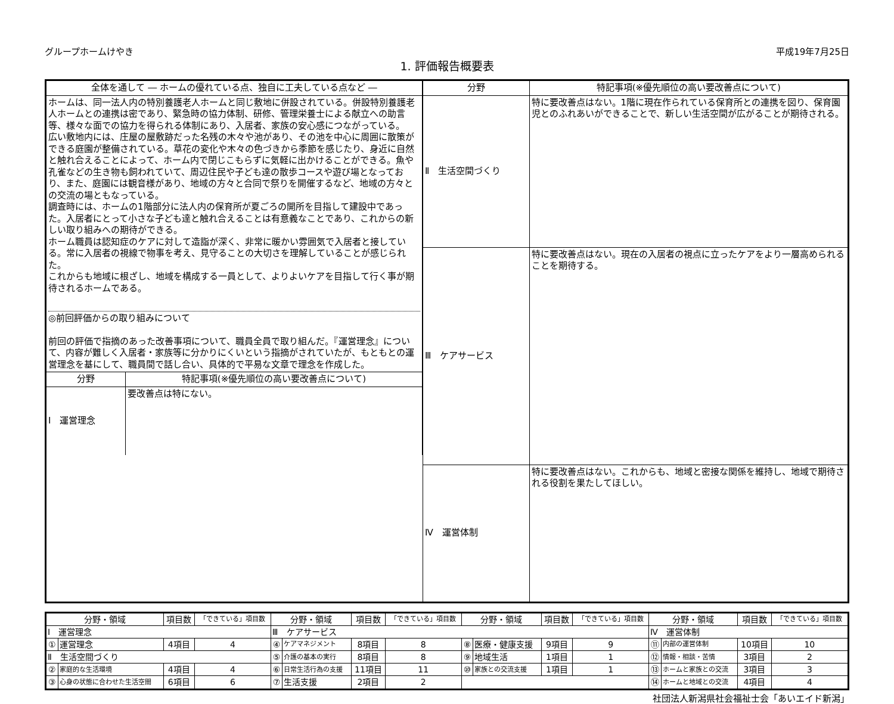グループホームけやき 平成19年7月25日
1. 評価報告概要表
| / 全体を通して ― ホームの優れている点、独自に工夫している点など ― / / / --- / --- / / ホームは、同一法人内の特別養護老人ホームと同じ敷地に併設されている。併設特別養護老人ホームとの連携は密であり、緊急時の協力体制、研修、管理栄養士による献立への助言等、様々な面での協力を得られる体制にあり、入居者、家族の安心感につながっている。 広い敷地内には、庄屋の屋敷跡だった名残の木々や池があり、その池を中心に周囲に散策ができる庭園が整備されている。草花の変化や木々の色づきから季節を感じたり、身近に自然と触れ合えることによって、ホーム内で閉じこもらずに気軽に出かけることができる。魚や孔雀などの生き物も飼われていて、周辺住民や子ども達の散歩コースや遊び場となっており、また、庭園には観音様があり、地域の方々と合同で祭りを開催するなど、地域の方々との交流の場ともなっている。 調査時には、ホームの1階部分に法人内の保育所が夏ごろの開所を目指して建設中であった。入居者にとって小さな子ども達と触れ合えることは有意義なことであり、これからの新しい取り組みへの期待ができる。 ホーム職員は認知症のケアに対して造詣が深く、非常に暖かい雰囲気で入居者と接している。常に入居者の視線で物事を考え、見守ることの大切さを理解していることが感じられた。 これからも地域に根ざし、地域を構成する一員として、よりよいケアを目指して行く事が期待されるホームである。 ◎前回評価からの取り組みについて 前回の評価で指摘のあった改善事項について、職員全員で取り組んだ。『運営理念』について、内容が難しく入居者・家族等に分かりにくいという指摘がされていたが、もともとの運営理念を基にして、職員間で話し合い、具体的で平易な文章で理念を作成した。 / / / 分野 / 特記事項(※優先順位の高い要改善点について) / / Ⅰ 運営理念 / 要改善点は特にない。 / | / 分野 / 特記事項(※優先順位の高い要改善点について) / / --- / --- / / Ⅱ 生活空間づくり / 特に要改善点はない。1階に現在作られている保育所との連携を図り、保育園児とのふれあいができることで、新しい生活空間が広がることが期待される。 / / Ⅲ ケアサービス / 特に要改善点はない。現在の入居者の視点に立ったケアをより一層高められることを期待する。 / / Ⅳ 運営体制 / 特に要改善点はない。これからも、地域と密接な関係を維持し、地域で期待される役割を果たしてほしい。 / |
| 分野・領域 | | 項目数 | 「できている」項目数 | 分野・領域 | | 項目数 | 「できている」項目数 | 分野・領域 | | 項目数 | 「できている」項目数 | 分野・領域 | | 項目数 | 「できている」項目数 |
| --- | --- | --- | --- | --- | --- | --- | --- | --- | --- | --- | --- | --- | --- | --- | --- |
| Ⅰ 運営理念 | | | | Ⅲ ケアサービス | | | | | | | | Ⅳ 運営体制 | | | |
| ① | 運営理念 | 4項目 | 4 | ④ | ケアマネジメント | 8項目 | 8 | ⑧ | 医療・健康支援 | 9項目 | 9 | ⑪ | 内部の運営体制 | 10項目 | 10 |
| Ⅱ 生活空間づくり | | | | ⑤ | 介護の基本の実行 | 8項目 | 8 | ⑨ | 地域生活 | 1項目 | 1 | ⑫ | 情報・相談・苦情 | 3項目 | 2 |
| ② | 家庭的な生活環境 | 4項目 | 4 | ⑥ | 日常生活行為の支援 | 11項目 | 11 | ⑩ | 家族との交流支援 | 1項目 | 1 | ⑬ | ホームと家族との交流 | 3項目 | 3 |
| ③ | 心身の状態に合わせた生活空間 | 6項目 | 6 | ⑦ | 生活支援 | 2項目 | 2 | | | | | ⑭ | ホームと地域との交流 | 4項目 | 4 |
社団法人新潟県社会福祉士会「あいエイド新潟」